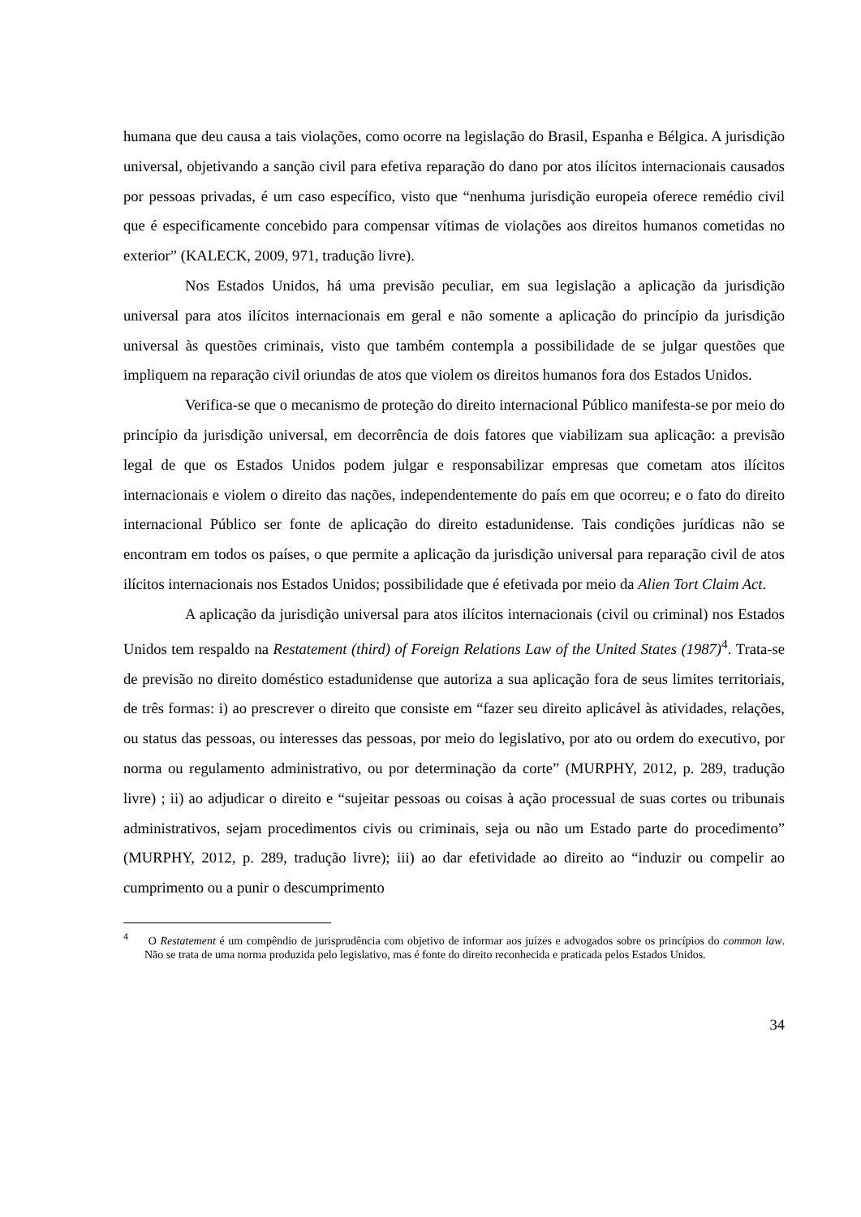humana que deu causa a tais violações, como ocorre na legislação do Brasil, Espanha e Bélgica. A jurisdição universal, objetivando a sanção civil para efetiva reparação do dano por atos ilícitos internacionais causados por pessoas privadas, é um caso específico, visto que “nenhuma jurisdição europeia oferece remédio civil que é especificamente concebido para compensar vítimas de violações aos direitos humanos cometidas no exterior” (KALECK, 2009, 971, tradução livre).
Nos Estados Unidos, há uma previsão peculiar, em sua legislação a aplicação da jurisdição universal para atos ilícitos internacionais em geral e não somente a aplicação do princípio da jurisdição universal às questões criminais, visto que também contempla a possibilidade de se julgar questões que impliquem na reparação civil oriundas de atos que violem os direitos humanos fora dos Estados Unidos.
Verifica-se que o mecanismo de proteção do direito internacional Público manifesta-se por meio do princípio da jurisdição universal, em decorrência de dois fatores que viabilizam sua aplicação: a previsão legal de que os Estados Unidos podem julgar e responsabilizar empresas que cometam atos ilícitos internacionais e violem o direito das nações, independentemente do país em que ocorreu; e o fato do direito internacional Público ser fonte de aplicação do direito estadunidense. Tais condições jurídicas não se encontram em todos os países, o que permite a aplicação da jurisdição universal para reparação civil de atos ilícitos internacionais nos Estados Unidos; possibilidade que é efetivada por meio da Alien Tort Claim Act.
A aplicação da jurisdição universal para atos ilícitos internacionais (civil ou criminal) nos Estados Unidos tem respaldo na Restatement (third) of Foreign Relations Law of the United States (1987)<sup>4</sup>. Trata-se de previsão no direito doméstico estadunidense que autoriza a sua aplicação fora de seus limites territoriais, de três formas: i) ao prescrever o direito que consiste em “fazer seu direito aplicável às atividades, relações, ou status das pessoas, ou interesses das pessoas, por meio do legislativo, por ato ou ordem do executivo, por norma ou regulamento administrativo, ou por determinação da corte” (MURPHY, 2012, p. 289, tradução livre) ; ii) ao adjudicar o direito e “sujeitar pessoas ou coisas à ação processual de suas cortes ou tribunais administrativos, sejam procedimentos civis ou criminais, seja ou não um Estado parte do procedimento” (MURPHY, 2012, p. 289, tradução livre); iii) ao dar efetividade ao direito ao “induzir ou compelir ao cumprimento ou a punir o descumprimento
<sup>4</sup> O Restatement é um compêndio de jurisprudência com objetivo de informar aos juízes e advogados sobre os princípios do common law. Não se trata de uma norma produzida pelo legislativo, mas é fonte do direito reconhecida e praticada pelos Estados Unidos.
34